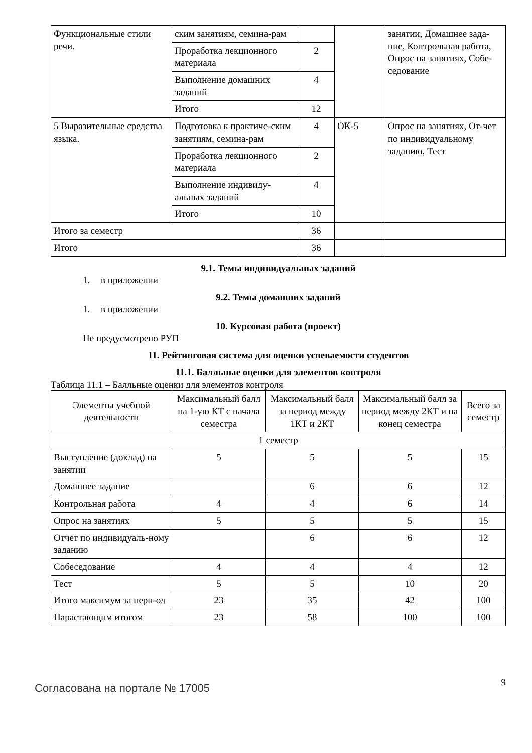| Функциональные стили речи. | ским занятиям, семина-рам | | | занятии, Домашнее зада-ние, Контрольная работа, Опрос на занятиях, Собе-седование |
| | Проработка лекционного материала | 2 | | |
| | Выполнение домашних заданий | 4 | | |
| | Итого | 12 | | |
| 5 Выразительные средства языка. | Подготовка к практиче-ским занятиям, семина-рам | 4 | ОК-5 | Опрос на занятиях, От-чет по индивидуальному заданию, Тест |
| | Проработка лекционного материала | 2 | | |
| | Выполнение индивиду-альных заданий | 4 | | |
| | Итого | 10 | | |
| Итого за семестр | | 36 | | |
| Итого | | 36 | | |
9.1. Темы индивидуальных заданий
1. в приложении
9.2. Темы домашних заданий
1. в приложении
10. Курсовая работа (проект)
Не предусмотрено РУП
11. Рейтинговая система для оценки успеваемости студентов
11.1. Балльные оценки для элементов контроля
Таблица 11.1 – Балльные оценки для элементов контроля
| Элементы учебной деятельности | Максимальный балл на 1-ую КТ с начала семестра | Максимальный балл за период между 1КТ и 2КТ | Максимальный балл за период между 2КТ и на конец семестра | Всего за семестр |
| --- | --- | --- | --- | --- |
| 1 семестр | | | | |
| Выступление (доклад) на занятии | 5 | 5 | 5 | 15 |
| Домашнее задание | | 6 | 6 | 12 |
| Контрольная работа | 4 | 4 | 6 | 14 |
| Опрос на занятиях | 5 | 5 | 5 | 15 |
| Отчет по индивидуаль-ному заданию | | 6 | 6 | 12 |
| Собеседование | 4 | 4 | 4 | 12 |
| Тест | 5 | 5 | 10 | 20 |
| Итого максимум за пери-од | 23 | 35 | 42 | 100 |
| Нарастающим итогом | 23 | 58 | 100 | 100 |
Согласована на портале № 17005
9